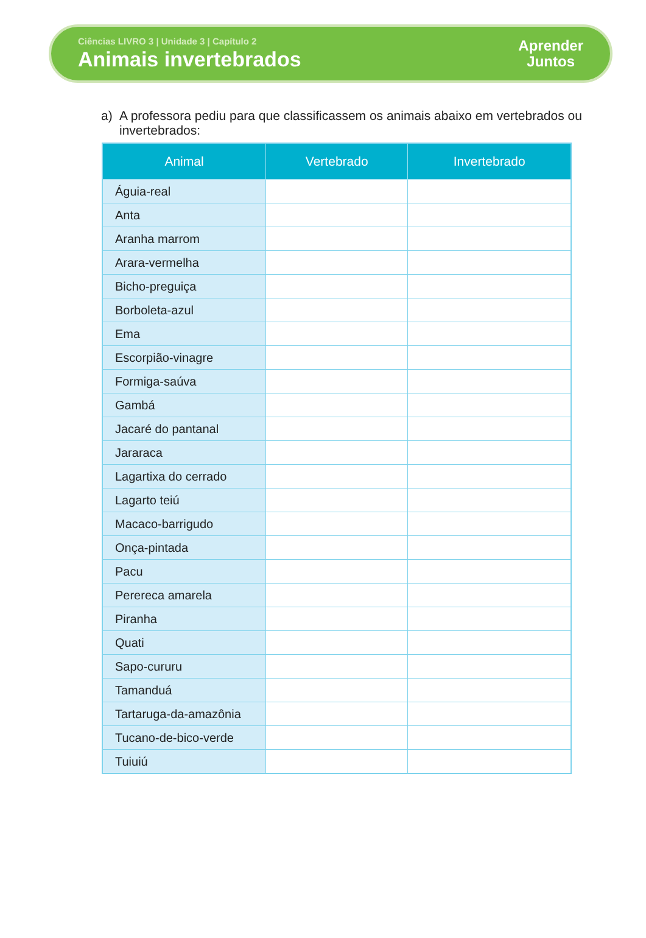Ciências LIVRO 3 | Unidade 3 | Capítulo 2
Animais invertebrados
Aprender
Juntos
a) A professora pediu para que classificassem os animais abaixo em vertebrados ou invertebrados:
| Animal | Vertebrado | Invertebrado |
| --- | --- | --- |
| Águia-real | | |
| Anta | | |
| Aranha marrom | | |
| Arara-vermelha | | |
| Bicho-preguiça | | |
| Borboleta-azul | | |
| Ema | | |
| Escorpião-vinagre | | |
| Formiga-saúva | | |
| Gambá | | |
| Jacaré do pantanal | | |
| Jararaca | | |
| Lagartixa do cerrado | | |
| Lagarto teiú | | |
| Macaco-barrigudo | | |
| Onça-pintada | | |
| Pacu | | |
| Perereca amarela | | |
| Piranha | | |
| Quati | | |
| Sapo-cururu | | |
| Tamanduá | | |
| Tartaruga-da-amazônia | | |
| Tucano-de-bico-verde | | |
| Tuiuiú | | |